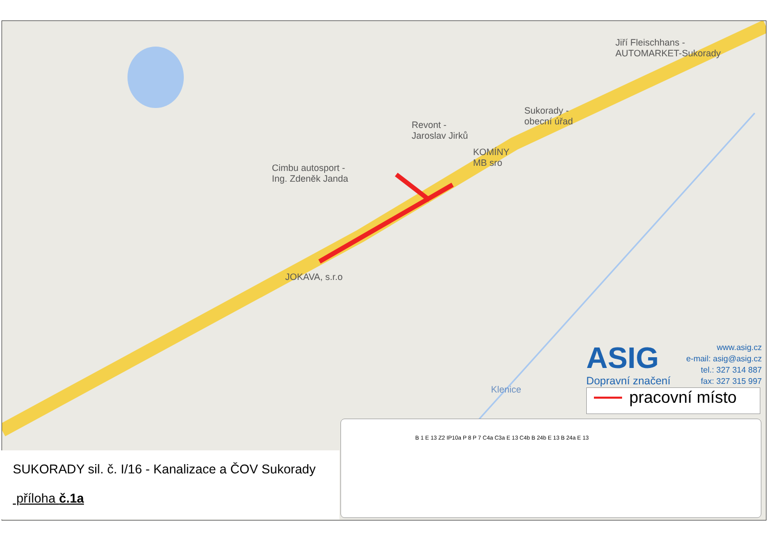Jiří Fleischhans -
AUTOMARKET-Sukorady
Sukorady -
obecní úřad
Revont -
Jaroslav Jirků
KOMÍNY
MB sro
Cimbu autosport -
Ing. Zdeněk Janda
JOKAVA, s.r.o
Klenice
SUKORADY sil. č. I/16 - Kanalizace a ČOV Sukorady
příloha č.1a
ASIG
Dopravní značení
www.asig.cz
e-mail: asig@asig.cz
tel.: 327 314 887
fax: 327 315 997
pracovní místo
B 1 E 13 Z2 IP10a P 8 P 7 C4a C3a E 13 C4b B 24b E 13 B 24a E 13